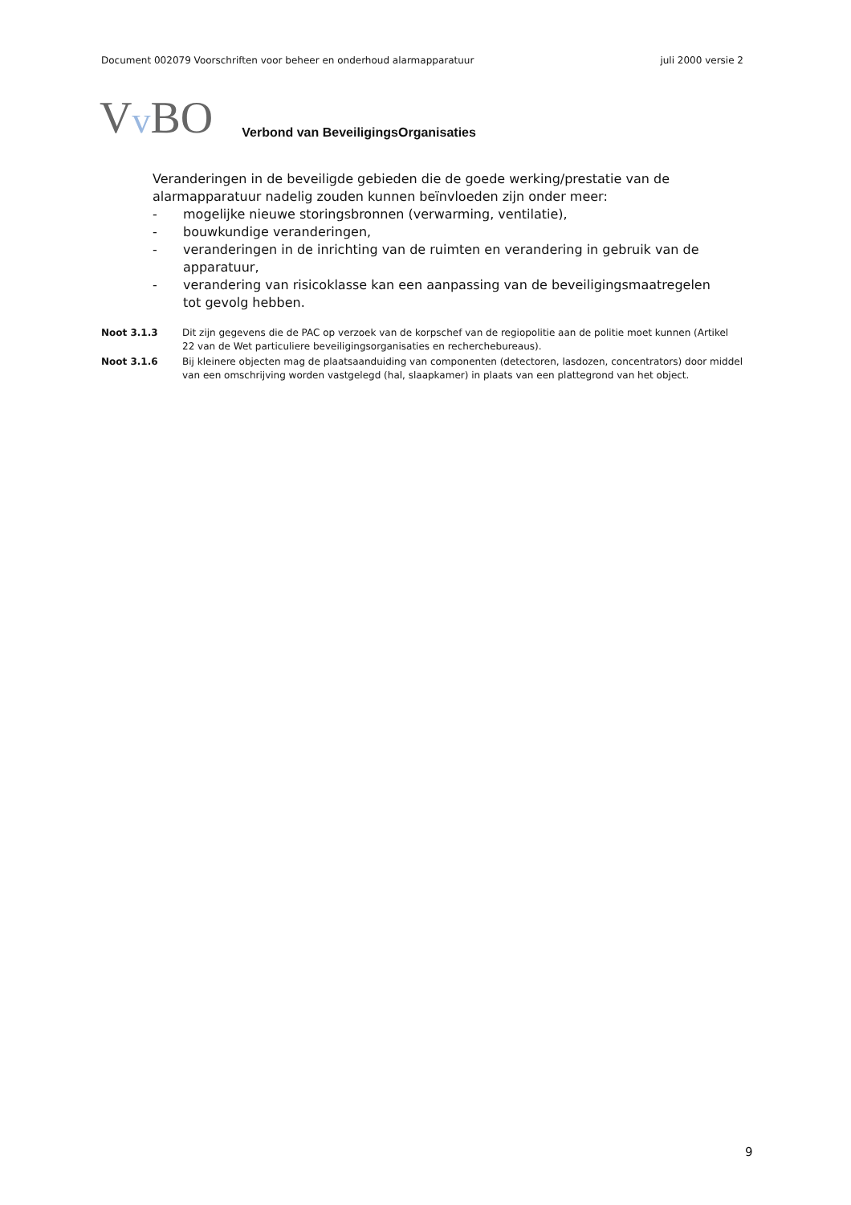Document 002079 Voorschriften voor beheer en onderhoud alarmapparatuur juli 2000 versie 2
Vv BO Verbond van BeveiligingsOrganisaties
Veranderingen in de beveiligde gebieden die de goede werking/prestatie van de alarmapparatuur nadelig zouden kunnen beïnvloeden zijn onder meer:
- mogelijke nieuwe storingsbronnen (verwarming, ventilatie),
- bouwkundige veranderingen,
- veranderingen in de inrichting van de ruimten en verandering in gebruik van de apparatuur,
- verandering van risicoklasse kan een aanpassing van de beveiligingsmaatregelen tot gevolg hebben.
Noot 3.1.3 Dit zijn gegevens die de PAC op verzoek van de korpschef van de regiopolitie aan de politie moet kunnen (Artikel 22 van de Wet particuliere beveiligingsorganisaties en recherchebureaus).
Noot 3.1.6 Bij kleinere objecten mag de plaatsaanduiding van componenten (detectoren, lasdozen, concentrators) door middel van een omschrijving worden vastgelegd (hal, slaapkamer) in plaats van een plattegrond van het object.
9